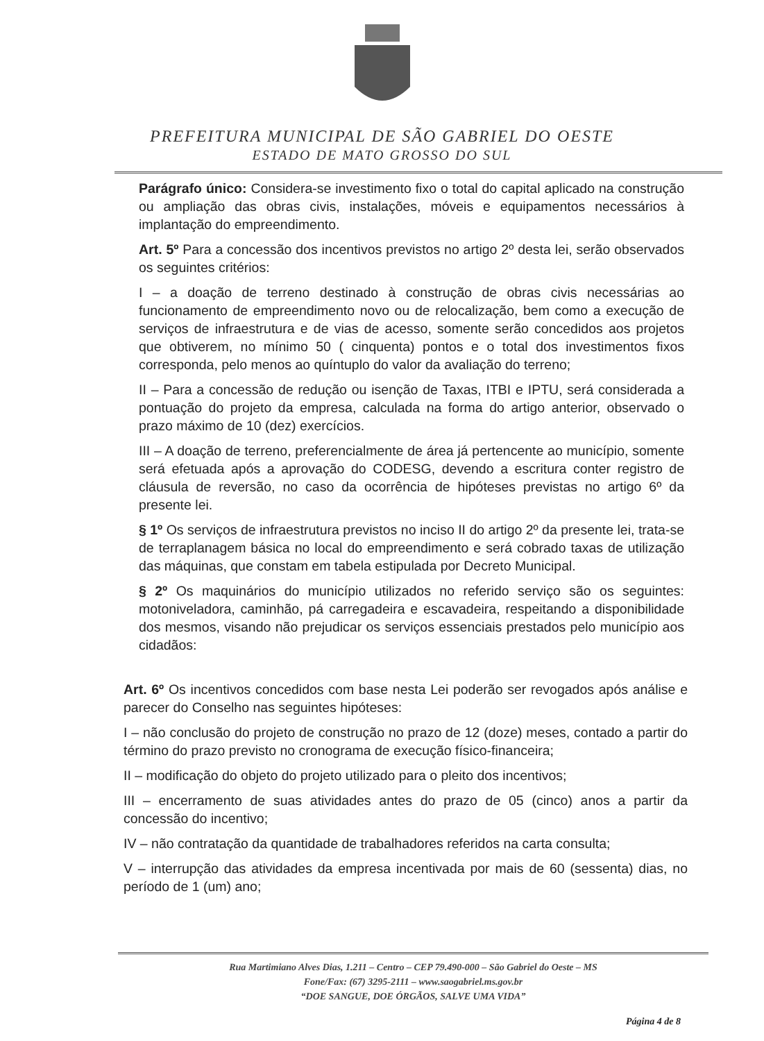PREFEITURA MUNICIPAL DE SÃO GABRIEL DO OESTE
ESTADO DE MATO GROSSO DO SUL
Parágrafo único: Considera-se investimento fixo o total do capital aplicado na construção ou ampliação das obras civis, instalações, móveis e equipamentos necessários à implantação do empreendimento.
Art. 5º Para a concessão dos incentivos previstos no artigo 2º desta lei, serão observados os seguintes critérios:
I – a doação de terreno destinado à construção de obras civis necessárias ao funcionamento de empreendimento novo ou de relocalização, bem como a execução de serviços de infraestrutura e de vias de acesso, somente serão concedidos aos projetos que obtiverem, no mínimo 50 ( cinquenta) pontos e o total dos investimentos fixos corresponda, pelo menos ao quíntuplo do valor da avaliação do terreno;
II – Para a concessão de redução ou isenção de Taxas, ITBI e IPTU, será considerada a pontuação do projeto da empresa, calculada na forma do artigo anterior, observado o prazo máximo de 10 (dez) exercícios.
III – A doação de terreno, preferencialmente de área já pertencente ao município, somente será efetuada após a aprovação do CODESG, devendo a escritura conter registro de cláusula de reversão, no caso da ocorrência de hipóteses previstas no artigo 6º da presente lei.
§ 1º Os serviços de infraestrutura previstos no inciso II do artigo 2º da presente lei, trata-se de terraplanagem básica no local do empreendimento e será cobrado taxas de utilização das máquinas, que constam em tabela estipulada por Decreto Municipal.
§ 2º Os maquinários do município utilizados no referido serviço são os seguintes: motoniveladora, caminhão, pá carregadeira e escavadeira, respeitando a disponibilidade dos mesmos, visando não prejudicar os serviços essenciais prestados pelo município aos cidadãos:
Art. 6º Os incentivos concedidos com base nesta Lei poderão ser revogados após análise e parecer do Conselho nas seguintes hipóteses:
I – não conclusão do projeto de construção no prazo de 12 (doze) meses, contado a partir do término do prazo previsto no cronograma de execução físico-financeira;
II – modificação do objeto do projeto utilizado para o pleito dos incentivos;
III – encerramento de suas atividades antes do prazo de 05 (cinco) anos a partir da concessão do incentivo;
IV – não contratação da quantidade de trabalhadores referidos na carta consulta;
V – interrupção das atividades da empresa incentivada por mais de 60 (sessenta) dias, no período de 1 (um) ano;
Rua Martimiano Alves Dias, 1.211 – Centro – CEP 79.490-000 – São Gabriel do Oeste – MS
Fone/Fax: (67) 3295-2111 – www.saogabriel.ms.gov.br
“DOE SANGUE, DOE ÓRGÃOS, SALVE UMA VIDA”
Página 4 de 8